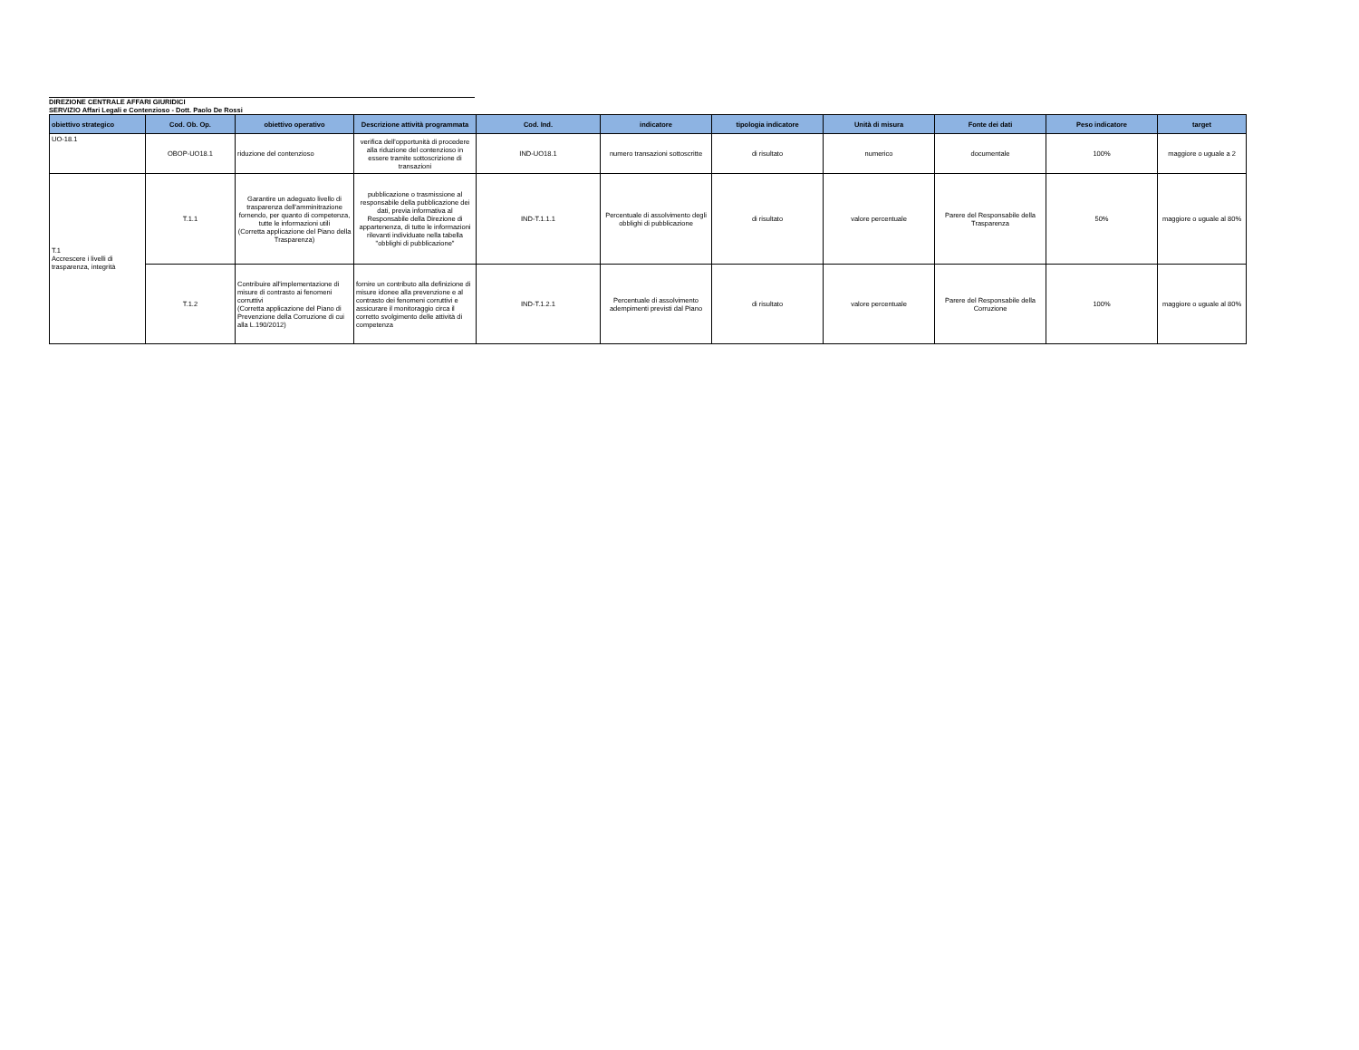DIREZIONE CENTRALE AFFARI GIURIDICI
SERVIZIO Affari Legali e Contenzioso - Dott. Paolo De Rossi
| obiettivo strategico | Cod. Ob. Op. | obiettivo operativo | Descrizione attività programmata | Cod. Ind. | indicatore | tipologia indicatore | Unità di misura | Fonte dei dati | Peso indicatore | target |
| --- | --- | --- | --- | --- | --- | --- | --- | --- | --- | --- |
| UO-18.1 | OBOP-UO18.1 | riduzione del contenzioso | verifica dell'opportunità di procedere alla riduzione del contenzioso in essere tramite sottoscrizione di transazioni | IND-UO18.1 | numero transazioni sottoscritte | di risultato | numerico | documentale | 100% | maggiore o uguale a 2 |
| T.1 Accrescere i livelli di trasparenza, integrità | T.1.1 | Garantire un adeguato livello di trasparenza dell'amminitrazione fornendo, per quanto di competenza, tutte le informazioni utili (Corretta applicazione del Piano della Trasparenza) | pubblicazione o trasmissione al responsabile della pubblicazione dei dati, previa informativa al Responsabile della Direzione di appartenenza, di tutte le informazioni rilevanti individuate nella tabella "obblighi di pubblicazione" | IND-T.1.1.1 | Percentuale di assolvimento degli obblighi di pubblicazione | di risultato | valore percentuale | Parere del Responsabile della Trasparenza | 50% | maggiore o uguale al 80% |
| | T.1.2 | Contribuire all'implementazione di misure di contrasto ai fenomeni corruttivi (Corretta applicazione del Piano di Prevenzione della Corruzione di cui alla L.190/2012) | fornire un contributo alla definizione di misure idonee alla prevenzione e al contrasto dei fenomeni corruttivi e assicurare il monitoraggio circa il corretto svolgimento delle attività di competenza | IND-T.1.2.1 | Percentuale di assolvimento adempimenti previsti dal Piano | di risultato | valore percentuale | Parere del Responsabile della Corruzione | 100% | maggiore o uguale al 80% |